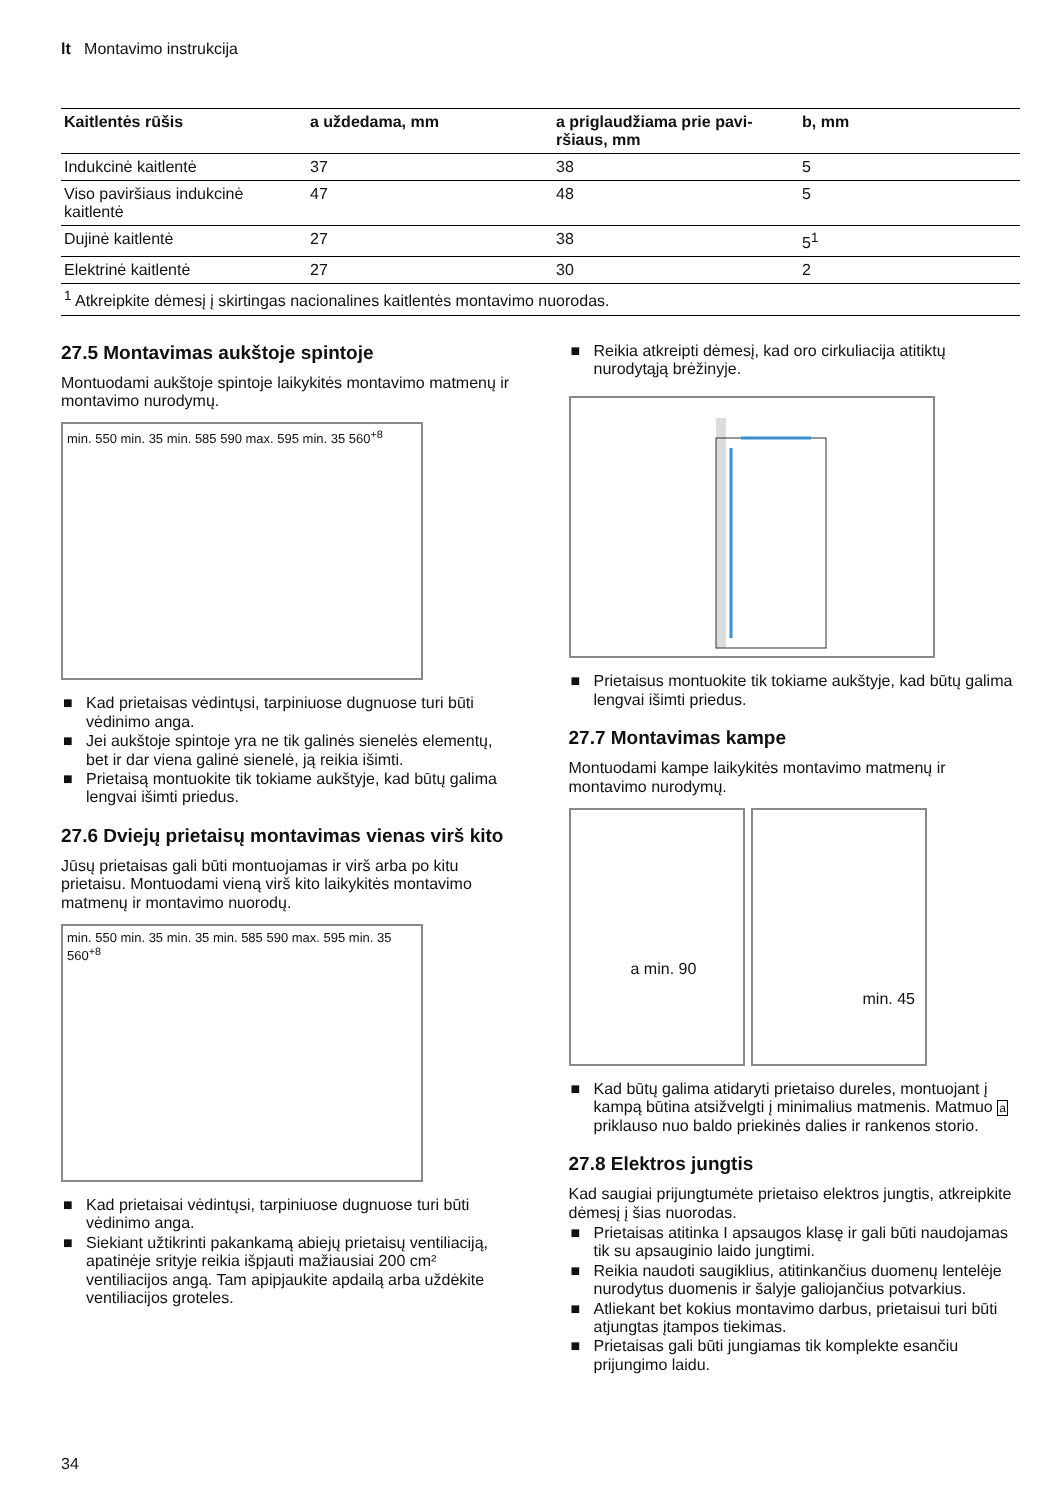lt Montavimo instrukcija
| Kaitlentės rūšis | a uždedama, mm | a priglaudžiama prie pavi- ršiaus, mm | b, mm |
| --- | --- | --- | --- |
| Indukcinė kaitlentė | 37 | 38 | 5 |
| Viso paviršiaus indukcinė kaitlentė | 47 | 48 | 5 |
| Dujinė kaitlentė | 27 | 38 | 5<sup>1</sup> |
| Elektrinė kaitlentė | 27 | 30 | 2 |
| <sup>1</sup> Atkreipkite dėmesį į skirtingas nacionalines kaitlentės montavimo nuorodas. | | | |
27.5 Montavimas aukštoje spintoje
Montuodami aukštoje spintoje laikykitės montavimo matmenų ir montavimo nurodymų.
min. 550 min. 35 min. 585 590 max. 595 min. 35 560<sup>+8</sup>
■ Kad prietaisas vėdintųsi, tarpiniuose dugnuose turi būti vėdinimo anga.
■ Jei aukštoje spintoje yra ne tik galinės sienelės elementų, bet ir dar viena galinė sienelė, ją reikia išimti.
■ Prietaisą montuokite tik tokiame aukštyje, kad būtų galima lengvai išimti priedus.
27.6 Dviejų prietaisų montavimas vienas virš kito
Jūsų prietaisas gali būti montuojamas ir virš arba po kitu prietaisu. Montuodami vieną virš kito laikykitės montavimo matmenų ir montavimo nuorodų.
min. 550 min. 35 min. 35 min. 585 590 max. 595 min. 35 560<sup>+8</sup>
■ Kad prietaisai vėdintųsi, tarpiniuose dugnuose turi būti vėdinimo anga.
■ Siekiant užtikrinti pakankamą abiejų prietaisų ventiliaciją, apatinėje srityje reikia išpjauti mažiausiai 200 cm² ventiliacijos angą. Tam apipjaukite apdailą arba uždėkite ventiliacijos groteles.
■ Reikia atkreipti dėmesį, kad oro cirkuliacija atitiktų nurodytąją brėžinyje.
■ Prietaisus montuokite tik tokiame aukštyje, kad būtų galima lengvai išimti priedus.
27.7 Montavimas kampe
Montuodami kampe laikykitės montavimo matmenų ir montavimo nurodymų.
a min. 90
min. 45
■ Kad būtų galima atidaryti prietaiso dureles, montuojant į kampą būtina atsižvelgti į minimalius matmenis. Matmuo a priklauso nuo baldo priekinės dalies ir rankenos storio.
27.8 Elektros jungtis
Kad saugiai prijungtumėte prietaiso elektros jungtis, atkreipkite dėmesį į šias nuorodas.
■ Prietaisas atitinka I apsaugos klasę ir gali būti naudojamas tik su apsauginio laido jungtimi.
■ Reikia naudoti saugiklius, atitinkančius duomenų lentelėje nurodytus duomenis ir šalyje galiojančius potvarkius.
■ Atliekant bet kokius montavimo darbus, prietaisui turi būti atjungtas įtampos tiekimas.
■ Prietaisas gali būti jungiamas tik komplekte esančiu prijungimo laidu.
34